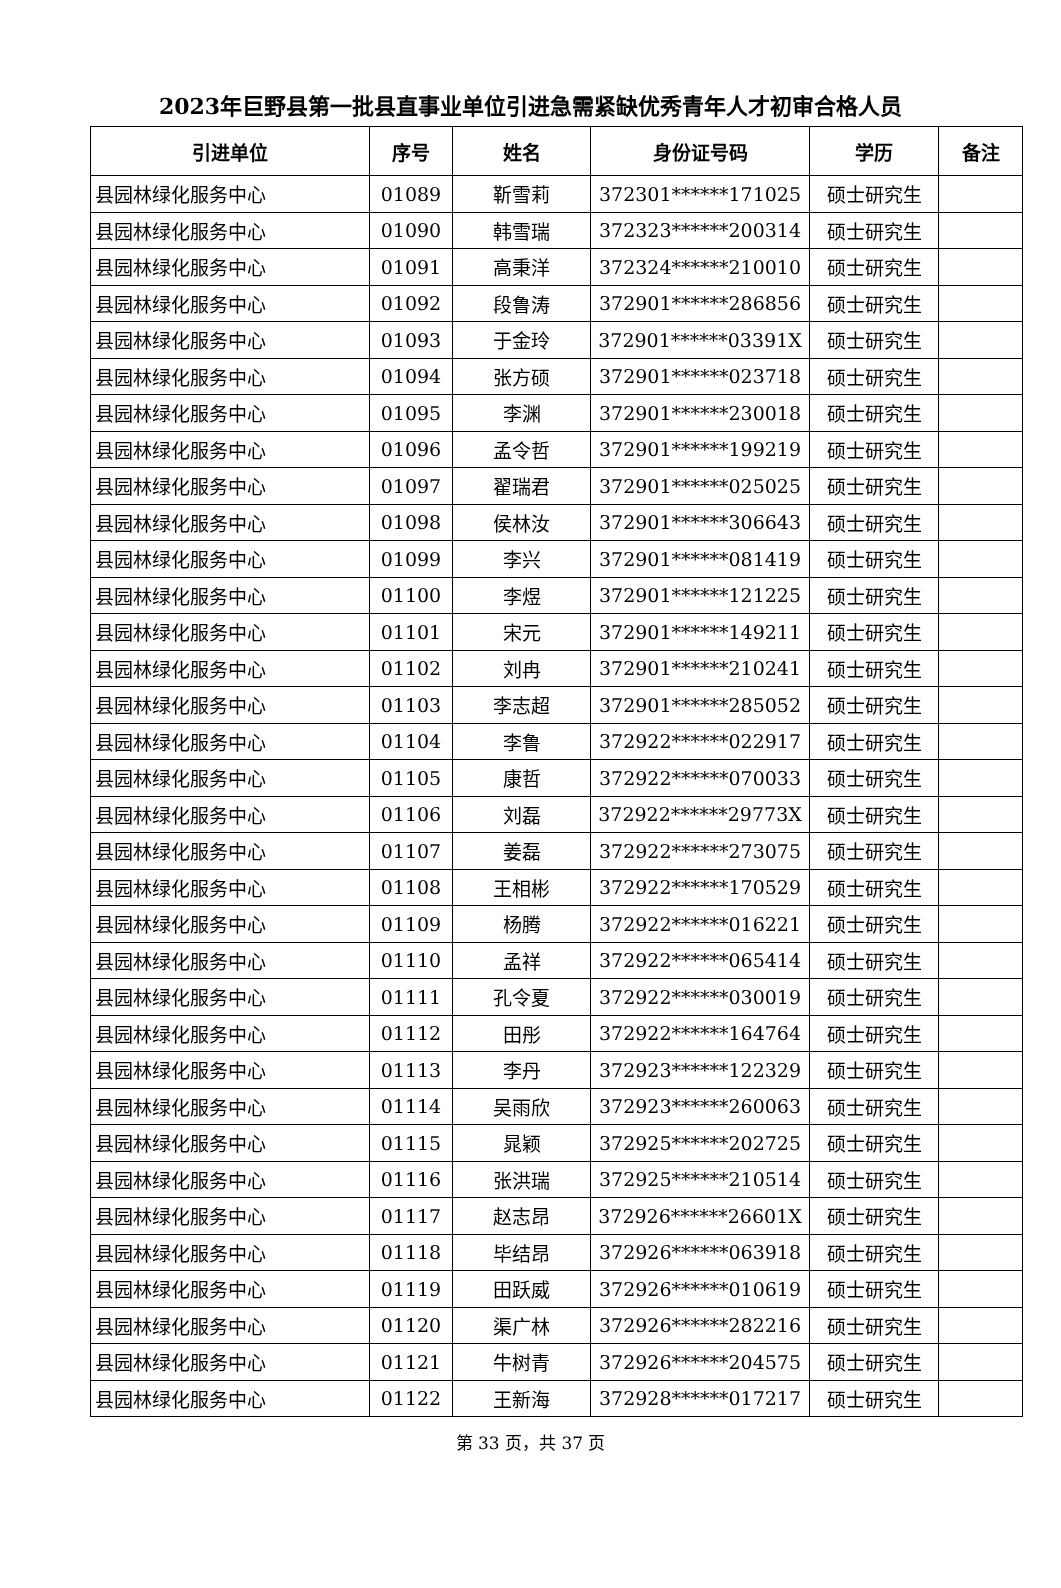2023年巨野县第一批县直事业单位引进急需紧缺优秀青年人才初审合格人员
| 引进单位 | 序号 | 姓名 | 身份证号码 | 学历 | 备注 |
| --- | --- | --- | --- | --- | --- |
| 县园林绿化服务中心 | 01089 | 靳雪莉 | 372301******171025 | 硕士研究生 | |
| 县园林绿化服务中心 | 01090 | 韩雪瑞 | 372323******200314 | 硕士研究生 | |
| 县园林绿化服务中心 | 01091 | 高秉洋 | 372324******210010 | 硕士研究生 | |
| 县园林绿化服务中心 | 01092 | 段鲁涛 | 372901******286856 | 硕士研究生 | |
| 县园林绿化服务中心 | 01093 | 于金玲 | 372901******03391X | 硕士研究生 | |
| 县园林绿化服务中心 | 01094 | 张方硕 | 372901******023718 | 硕士研究生 | |
| 县园林绿化服务中心 | 01095 | 李渊 | 372901******230018 | 硕士研究生 | |
| 县园林绿化服务中心 | 01096 | 孟令哲 | 372901******199219 | 硕士研究生 | |
| 县园林绿化服务中心 | 01097 | 翟瑞君 | 372901******025025 | 硕士研究生 | |
| 县园林绿化服务中心 | 01098 | 侯林汝 | 372901******306643 | 硕士研究生 | |
| 县园林绿化服务中心 | 01099 | 李兴 | 372901******081419 | 硕士研究生 | |
| 县园林绿化服务中心 | 01100 | 李煜 | 372901******121225 | 硕士研究生 | |
| 县园林绿化服务中心 | 01101 | 宋元 | 372901******149211 | 硕士研究生 | |
| 县园林绿化服务中心 | 01102 | 刘冉 | 372901******210241 | 硕士研究生 | |
| 县园林绿化服务中心 | 01103 | 李志超 | 372901******285052 | 硕士研究生 | |
| 县园林绿化服务中心 | 01104 | 李鲁 | 372922******022917 | 硕士研究生 | |
| 县园林绿化服务中心 | 01105 | 康哲 | 372922******070033 | 硕士研究生 | |
| 县园林绿化服务中心 | 01106 | 刘磊 | 372922******29773X | 硕士研究生 | |
| 县园林绿化服务中心 | 01107 | 姜磊 | 372922******273075 | 硕士研究生 | |
| 县园林绿化服务中心 | 01108 | 王相彬 | 372922******170529 | 硕士研究生 | |
| 县园林绿化服务中心 | 01109 | 杨腾 | 372922******016221 | 硕士研究生 | |
| 县园林绿化服务中心 | 01110 | 孟祥 | 372922******065414 | 硕士研究生 | |
| 县园林绿化服务中心 | 01111 | 孔令夏 | 372922******030019 | 硕士研究生 | |
| 县园林绿化服务中心 | 01112 | 田彤 | 372922******164764 | 硕士研究生 | |
| 县园林绿化服务中心 | 01113 | 李丹 | 372923******122329 | 硕士研究生 | |
| 县园林绿化服务中心 | 01114 | 吴雨欣 | 372923******260063 | 硕士研究生 | |
| 县园林绿化服务中心 | 01115 | 晁颖 | 372925******202725 | 硕士研究生 | |
| 县园林绿化服务中心 | 01116 | 张洪瑞 | 372925******210514 | 硕士研究生 | |
| 县园林绿化服务中心 | 01117 | 赵志昂 | 372926******26601X | 硕士研究生 | |
| 县园林绿化服务中心 | 01118 | 毕结昂 | 372926******063918 | 硕士研究生 | |
| 县园林绿化服务中心 | 01119 | 田跃威 | 372926******010619 | 硕士研究生 | |
| 县园林绿化服务中心 | 01120 | 渠广林 | 372926******282216 | 硕士研究生 | |
| 县园林绿化服务中心 | 01121 | 牛树青 | 372926******204575 | 硕士研究生 | |
| 县园林绿化服务中心 | 01122 | 王新海 | 372928******017217 | 硕士研究生 | |
第 33 页，共 37 页